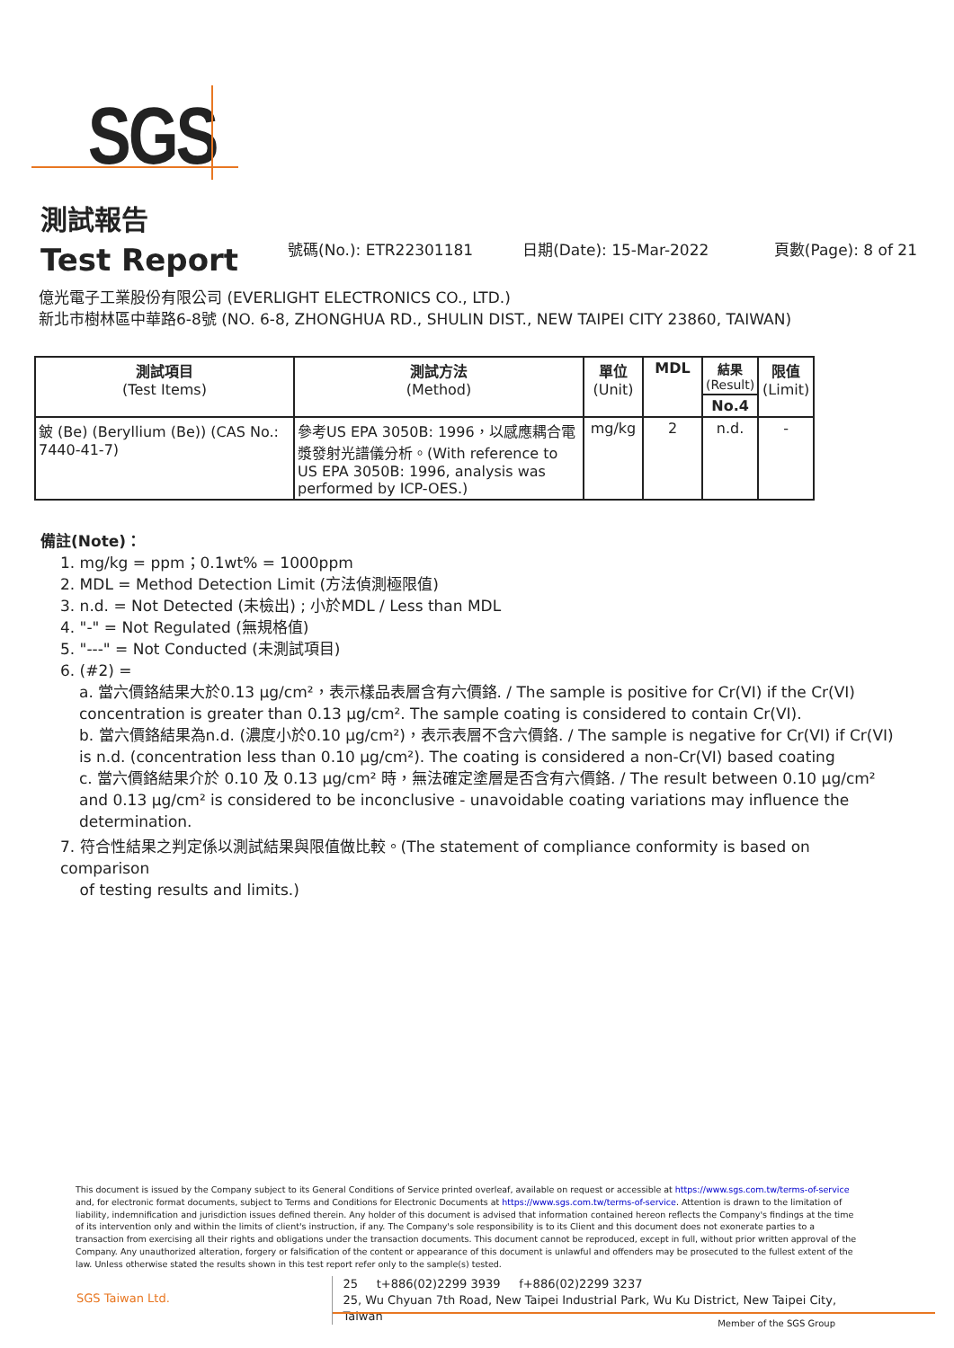SGS
測試報告
Test Report
號碼(No.): ETR22301181 日期(Date): 15-Mar-2022 頁數(Page): 8 of 21
億光電子工業股份有限公司 (EVERLIGHT ELECTRONICS CO., LTD.)
新北市樹林區中華路6-8號 (NO. 6-8, ZHONGHUA RD., SHULIN DIST., NEW TAIPEI CITY 23860, TAIWAN)
| 測試項目 (Test Items) | 測試方法 (Method) | 單位 (Unit) | MDL | 結果 (Result) | 限值 (Limit) |
| --- | --- | --- | --- | --- | --- |
| | | | | No.4 | |
| 鈹 (Be) (Beryllium (Be)) (CAS No.: 7440-41-7) | 參考US EPA 3050B: 1996，以感應耦合電漿發射光譜儀分析。(With reference to US EPA 3050B: 1996, analysis was performed by ICP-OES.) | mg/kg | 2 | n.d. | - |
備註(Note)：
1. mg/kg = ppm；0.1wt% = 1000ppm
2. MDL = Method Detection Limit (方法偵測極限值)
3. n.d. = Not Detected (未檢出) ; 小於MDL / Less than MDL
4. "-" = Not Regulated (無規格值)
5. "---" = Not Conducted (未測試項目)
6. (#2) =
a. 當六價鉻結果大於0.13 μg/cm²，表示樣品表層含有六價鉻. / The sample is positive for Cr(VI) if the Cr(VI) concentration is greater than 0.13 μg/cm². The sample coating is considered to contain Cr(VI).
b. 當六價鉻結果為n.d. (濃度小於0.10 μg/cm²)，表示表層不含六價鉻. / The sample is negative for Cr(VI) if Cr(VI) is n.d. (concentration less than 0.10 μg/cm²). The coating is considered a non-Cr(VI) based coating
c. 當六價鉻結果介於 0.10 及 0.13 μg/cm² 時，無法確定塗層是否含有六價鉻. / The result between 0.10 μg/cm² and 0.13 μg/cm² is considered to be inconclusive - unavoidable coating variations may influence the determination.
7. 符合性結果之判定係以測試結果與限值做比較。(The statement of compliance conformity is based on comparison
of testing results and limits.)
This document is issued by the Company subject to its General Conditions of Service printed overleaf, available on request or accessible at https://www.sgs.com.tw/terms-of-service and, for electronic format documents, subject to Terms and Conditions for Electronic Documents at https://www.sgs.com.tw/terms-of-service. Attention is drawn to the limitation of liability, indemnification and jurisdiction issues defined therein. Any holder of this document is advised that information contained hereon reflects the Company's findings at the time of its intervention only and within the limits of client's instruction, if any. The Company's sole responsibility is to its Client and this document does not exonerate parties to a transaction from exercising all their rights and obligations under the transaction documents. This document cannot be reproduced, except in full, without prior written approval of the Company. Any unauthorized alteration, forgery or falsification of the content or appearance of this document is unlawful and offenders may be prosecuted to the fullest extent of the law. Unless otherwise stated the results shown in this test report refer only to the sample(s) tested.
SGS Taiwan Ltd.
25 t+886(02)2299 3939 f+886(02)2299 3237
25, Wu Chyuan 7th Road, New Taipei Industrial Park, Wu Ku District, New Taipei City, Taiwan
Member of the SGS Group